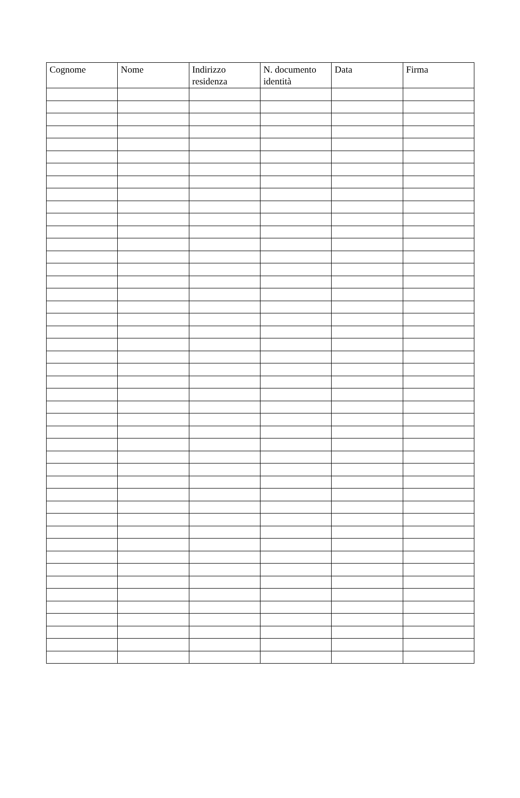| Cognome | Nome | Indirizzo residenza | N. documento identità | Data | Firma |
| --- | --- | --- | --- | --- | --- |